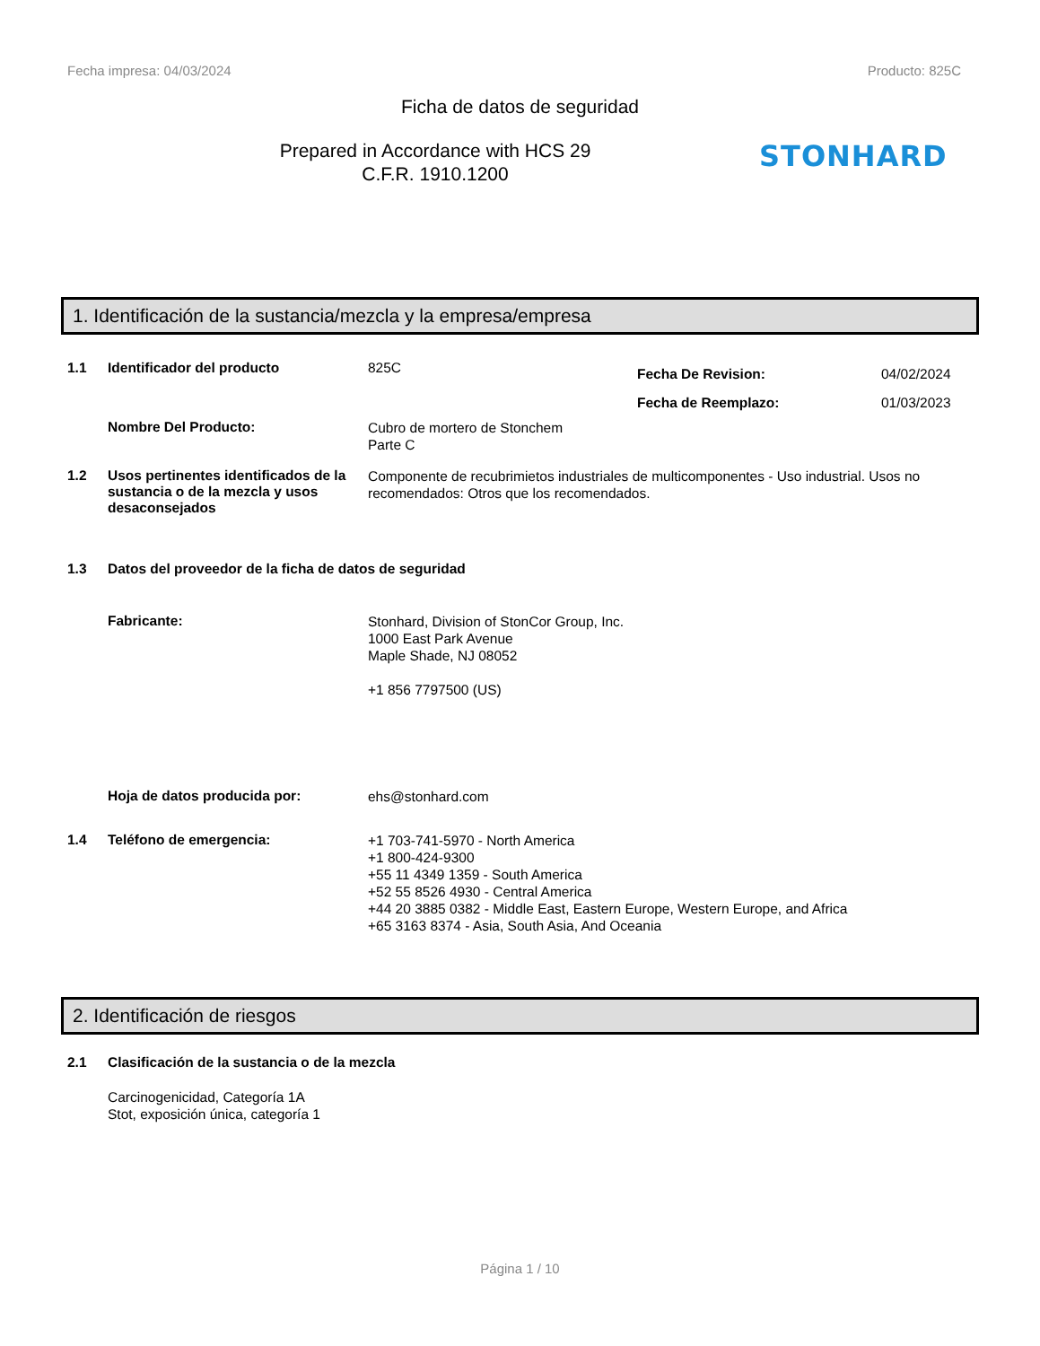Fecha impresa: 04/03/2024 Producto: 825C
Ficha de datos de seguridad
Prepared in Accordance with HCS 29
C.F.R. 1910.1200
STONHARD
1. Identificación de la sustancia/mezcla y la empresa/empresa
1.1 Identificador del producto 825C
Fecha De Revision:
Fecha de Reemplazo:
04/02/2024
01/03/2023
Nombre Del Producto:
Cubro de mortero de Stonchem
Parte C
1.2 Usos pertinentes identificados de la sustancia o de la mezcla y usos desaconsejados
Componente de recubrimietos industriales de multicomponentes - Uso industrial. Usos no recomendados: Otros que los recomendados.
1.3 Datos del proveedor de la ficha de datos de seguridad
Fabricante:
Stonhard, Division of StonCor Group, Inc.
1000 East Park Avenue
Maple Shade, NJ 08052
+1 856 7797500 (US)
Hoja de datos producida por:
ehs@stonhard.com
1.4 Teléfono de emergencia:
+1 703-741-5970 - North America
+1 800-424-9300
+55 11 4349 1359 - South America
+52 55 8526 4930 - Central America
+44 20 3885 0382 - Middle East, Eastern Europe, Western Europe, and Africa
+65 3163 8374 - Asia, South Asia, And Oceania
2. Identificación de riesgos
2.1 Clasificación de la sustancia o de la mezcla
Carcinogenicidad, Categoría 1A
Stot, exposición única, categoría 1
Página 1 / 10